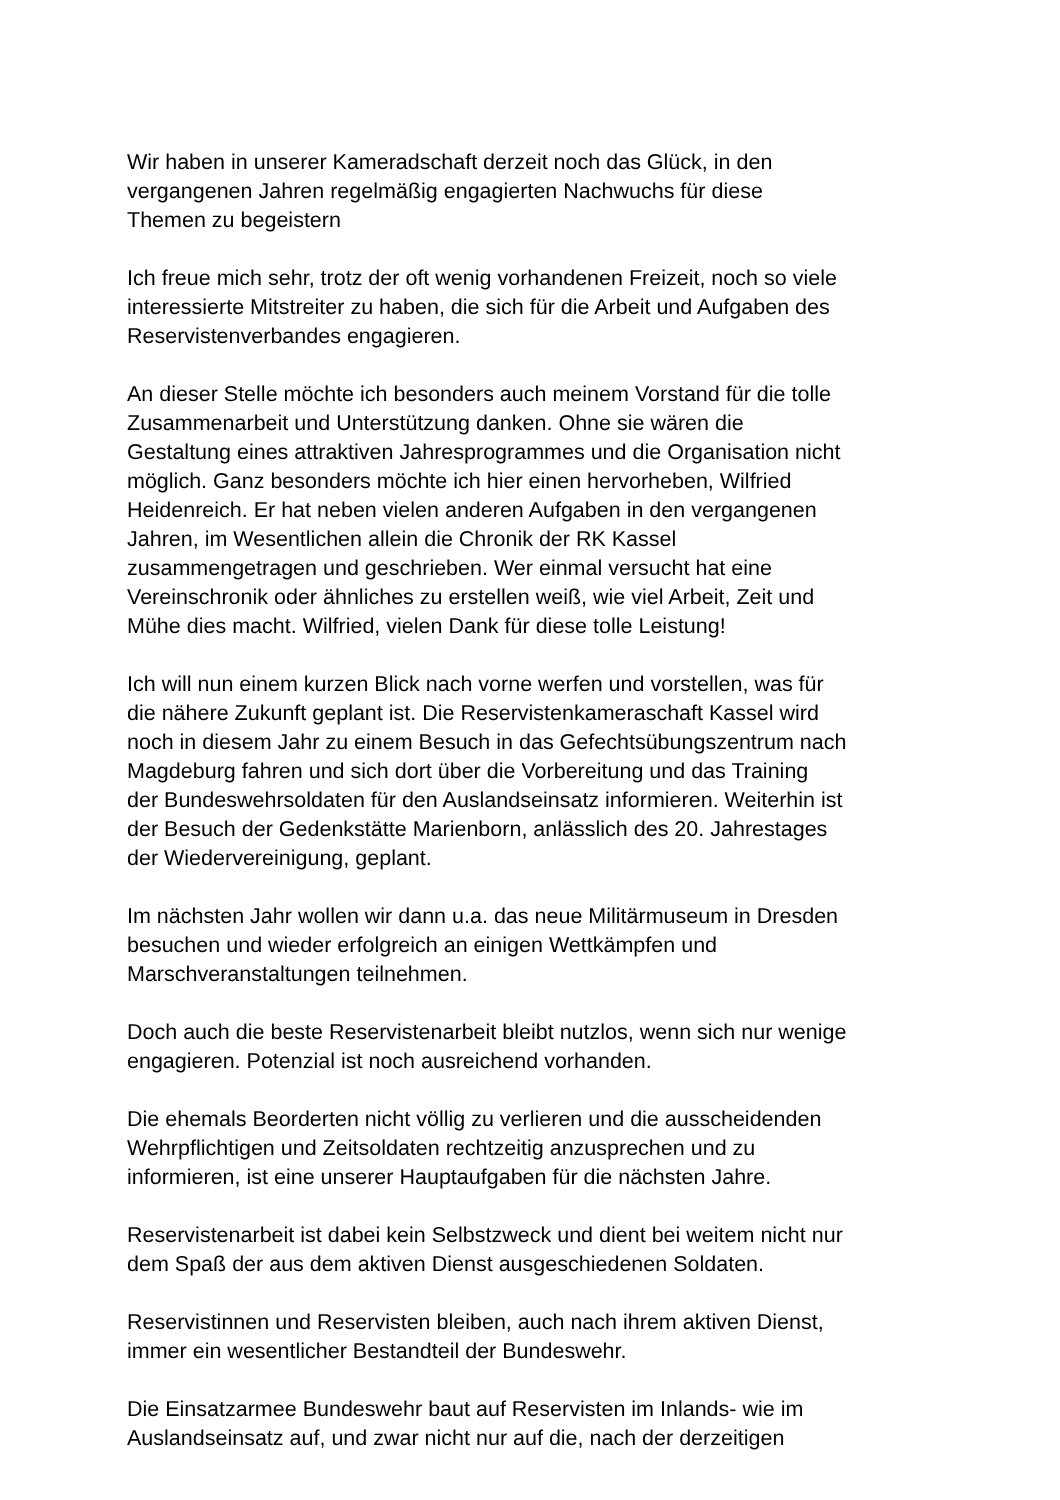Wir haben in unserer Kameradschaft derzeit noch das Glück, in den
vergangenen Jahren regelmäßig engagierten Nachwuchs für diese
Themen zu begeistern
Ich freue mich sehr, trotz der oft wenig vorhandenen Freizeit, noch so viele
interessierte Mitstreiter zu haben, die sich für die Arbeit und Aufgaben des
Reservistenverbandes engagieren.
An dieser Stelle möchte ich besonders auch meinem Vorstand für die tolle
Zusammenarbeit und Unterstützung danken. Ohne sie wären die
Gestaltung eines attraktiven Jahresprogrammes und die Organisation nicht
möglich. Ganz besonders möchte ich hier einen hervorheben, Wilfried
Heidenreich. Er hat neben vielen anderen Aufgaben in den vergangenen
Jahren, im Wesentlichen allein die Chronik der RK Kassel
zusammengetragen und geschrieben. Wer einmal versucht hat eine
Vereinschronik oder ähnliches zu erstellen weiß, wie viel Arbeit, Zeit und
Mühe dies macht. Wilfried, vielen Dank für diese tolle Leistung!
Ich will nun einem kurzen Blick nach vorne werfen und vorstellen, was für
die nähere Zukunft geplant ist. Die Reservistenkameraschaft Kassel wird
noch in diesem Jahr zu einem Besuch in das Gefechtsübungszentrum nach
Magdeburg fahren und sich dort über die Vorbereitung und das Training
der Bundeswehrsoldaten für den Auslandseinsatz informieren. Weiterhin ist
der Besuch der Gedenkstätte Marienborn, anlässlich des 20. Jahrestages
der Wiedervereinigung, geplant.
Im nächsten Jahr wollen wir dann u.a. das neue Militärmuseum in Dresden
besuchen und wieder erfolgreich an einigen Wettkämpfen und
Marschveranstaltungen teilnehmen.
Doch auch die beste Reservistenarbeit bleibt nutzlos, wenn sich nur wenige
engagieren. Potenzial ist noch ausreichend vorhanden.
Die ehemals Beorderten nicht völlig zu verlieren und die ausscheidenden
Wehrpflichtigen und Zeitsoldaten rechtzeitig anzusprechen und zu
informieren, ist eine unserer Hauptaufgaben für die nächsten Jahre.
Reservistenarbeit ist dabei kein Selbstzweck und dient bei weitem nicht nur
dem Spaß der aus dem aktiven Dienst ausgeschiedenen Soldaten.
Reservistinnen und Reservisten bleiben, auch nach ihrem aktiven Dienst,
immer ein wesentlicher Bestandteil der Bundeswehr.
Die Einsatzarmee Bundeswehr baut auf Reservisten im Inlands- wie im
Auslandseinsatz auf, und zwar nicht nur auf die, nach der derzeitigen